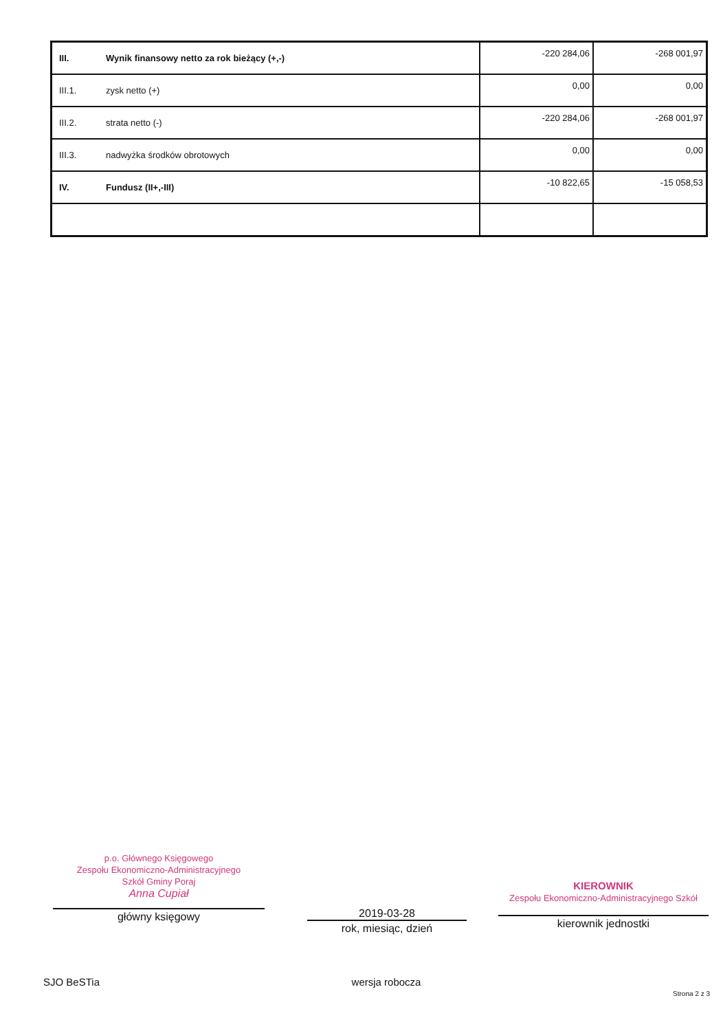| III. | Wynik finansowy netto za rok bieżący (+,-) | -220 284,06 | -268 001,97 |
| III.1. | zysk netto (+) | 0,00 | 0,00 |
| III.2. | strata netto (-) | -220 284,06 | -268 001,97 |
| III.3. | nadwyżka środków obrotowych | 0,00 | 0,00 |
| IV. | Fundusz (II+,-III) | -10 822,65 | -15 058,53 |
p.o. Głównego Księgowego
Zespołu Ekonomiczno-Administracyjnego
Szkół Gminy Poraj
Anna Cupiał
główny księgowy
2019-03-28
rok, miesiąc, dzień
KIEROWNIK
Zespołu Ekonomiczno-Administracyjnego Szkół
kierownik jednostki
SJO BeSTia wersja robocza Strona 2 z 3